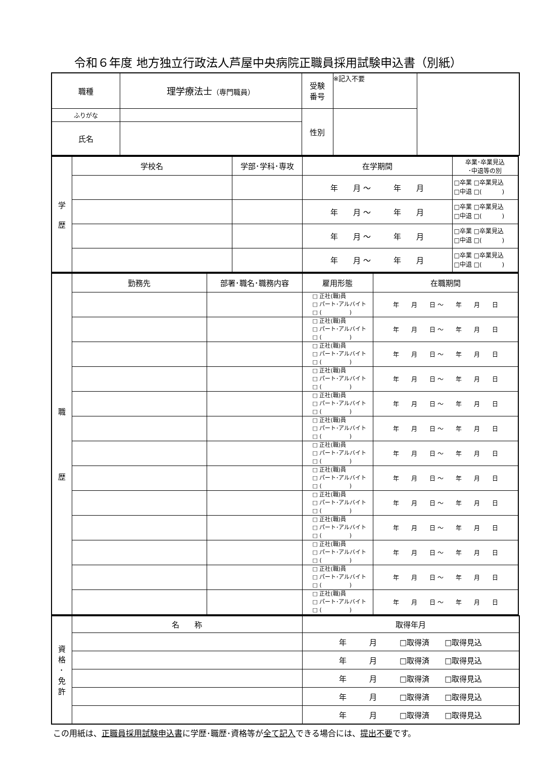令和６年度 地方独立行政法人芦屋中央病院正職員採用試験申込書（別紙）
| 職種 | 理学療法士 （専門職員） | 受験 番号 | ※記入不要 | |
| ふりがな | | 性別 | | |
| 氏名 | | | | |
| 学 歴 | 学校名 | 学部･学科･専攻 | 在学期間 | 卒業･卒業見込 ･中退等の別 |
| | | | 年 月 ～ 年 月 | □卒業 □卒業見込 □中退 □( ) |
| | | | 年 月 ～ 年 月 | □卒業 □卒業見込 □中退 □( ) |
| | | | 年 月 ～ 年 月 | □卒業 □卒業見込 □中退 □( ) |
| | | | 年 月 ～ 年 月 | □卒業 □卒業見込 □中退 □( ) |
| 職 歴 | 勤務先 | 部署･職名･職務内容 | 雇用形態 | 在職期間 |
| | | | □ 正社(職)員 □ パート･アルバイト □ ( ) | 年 月 日 ～ 年 月 日 |
| | | | □ 正社(職)員 □ パート･アルバイト □ ( ) | 年 月 日 ～ 年 月 日 |
| | | | □ 正社(職)員 □ パート･アルバイト □ ( ) | 年 月 日 ～ 年 月 日 |
| | | | □ 正社(職)員 □ パート･アルバイト □ ( ) | 年 月 日 ～ 年 月 日 |
| | | | □ 正社(職)員 □ パート･アルバイト □ ( ) | 年 月 日 ～ 年 月 日 |
| | | | □ 正社(職)員 □ パート･アルバイト □ ( ) | 年 月 日 ～ 年 月 日 |
| | | | □ 正社(職)員 □ パート･アルバイト □ ( ) | 年 月 日 ～ 年 月 日 |
| | | | □ 正社(職)員 □ パート･アルバイト □ ( ) | 年 月 日 ～ 年 月 日 |
| | | | □ 正社(職)員 □ パート･アルバイト □ ( ) | 年 月 日 ～ 年 月 日 |
| | | | □ 正社(職)員 □ パート･アルバイト □ ( ) | 年 月 日 ～ 年 月 日 |
| | | | □ 正社(職)員 □ パート･アルバイト □ ( ) | 年 月 日 ～ 年 月 日 |
| | | | □ 正社(職)員 □ パート･アルバイト □ ( ) | 年 月 日 ～ 年 月 日 |
| | | | □ 正社(職)員 □ パート･アルバイト □ ( ) | 年 月 日 ～ 年 月 日 |
| 資 格 ･ 免 許 | 名 称 | 取得年月 |
| | | 年 月 □取得済 □取得見込 |
| | | 年 月 □取得済 □取得見込 |
| | | 年 月 □取得済 □取得見込 |
| | | 年 月 □取得済 □取得見込 |
| | | 年 月 □取得済 □取得見込 |
この用紙は、正職員採用試験申込書に学歴･職歴･資格等が全て記入できる場合には、提出不要です。